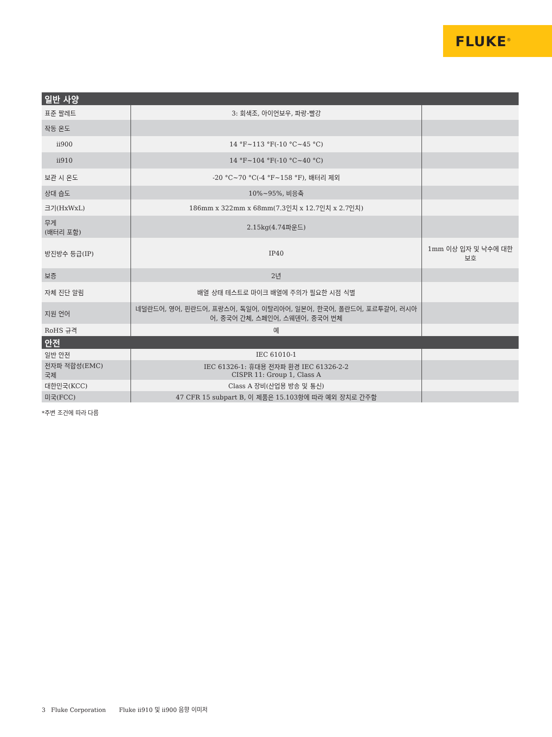FLUKE<sup>®</sup>
| 일반 사양 | | |
| 표준 팔레트 | 3: 회색조, 아이언보우, 파랑-빨강 | |
| 작동 온도 | | |
| ii900 | 14 °F~113 °F(-10 °C~45 °C) | |
| ii910 | 14 °F~104 °F(-10 °C~40 °C) | |
| 보관 시 온도 | -20 °C~70 °C(-4 °F~158 °F), 배터리 제외 | |
| 상대 습도 | 10%~95%, 비응축 | |
| 크기(HxWxL) | 186mm x 322mm x 68mm(7.3인치 x 12.7인치 x 2.7인치) | |
| 무게 (배터리 포함) | 2.15kg(4.74파운드) | |
| 방진방수 등급(IP) | IP40 | 1mm 이상 입자 및 낙수에 대한 보호 |
| 보증 | 2년 | |
| 자체 진단 알림 | 배열 상태 테스트로 마이크 배열에 주의가 필요한 시점 식별 | |
| 지원 언어 | 네덜란드어, 영어, 핀란드어, 프랑스어, 독일어, 이탈리아어, 일본어, 한국어, 폴란드어, 포르투갈어, 러시아어, 중국어 간체, 스페인어, 스웨덴어, 중국어 번체 | |
| RoHS 규격 | 예 | |
| 안전 | | |
| 일반 안전 | IEC 61010-1 | |
| 전자파 적합성(EMC) 국제 | IEC 61326-1: 휴대용 전자파 환경 IEC 61326-2-2 CISPR 11: Group 1, Class A | |
| 대한민국(KCC) | Class A 장비(산업용 방송 및 통신) | |
| 미국(FCC) | 47 CFR 15 subpart B, 이 제품은 15.103항에 따라 예외 장치로 간주함 | |
*주변 조건에 따라 다름
3 Fluke Corporation Fluke ii910 및 ii900 음향 이미저